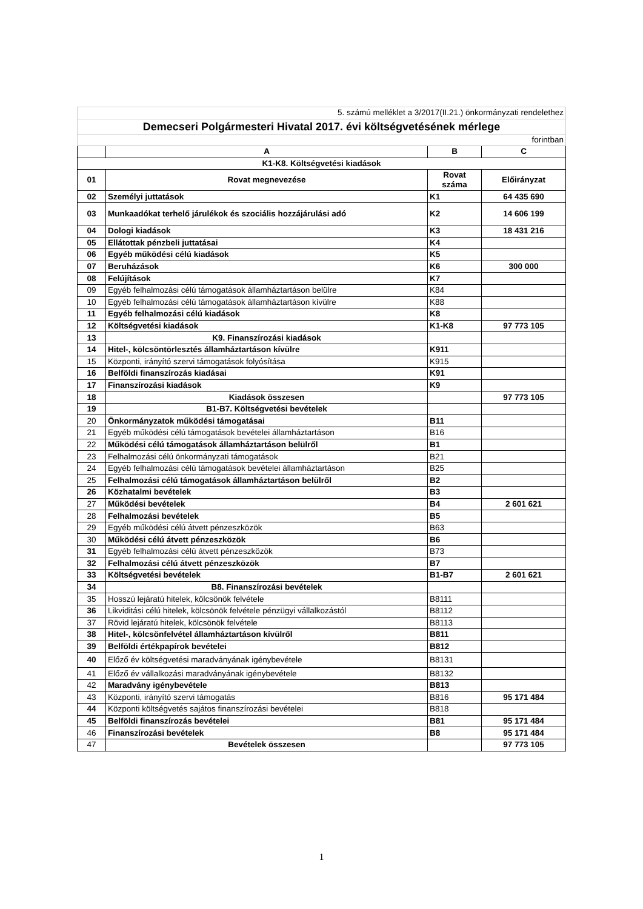| 5. számú melléklet a 3/2017(II.21.) önkormányzati rendelethez | | | |
| Demecseri Polgármesteri Hivatal 2017. évi költségvetésének mérlege | | | |
| forintban | | | |
| | A | B | C |
| K1-K8. Költségvetési kiadások | | | |
| 01 | Rovat megnevezése | Rovat száma | Előirányzat |
| 02 | Személyi juttatások | K1 | 64 435 690 |
| 03 | Munkaadókat terhelő járulékok és szociális hozzájárulási adó | K2 | 14 606 199 |
| 04 | Dologi kiadások | K3 | 18 431 216 |
| 05 | Ellátottak pénzbeli juttatásai | K4 | |
| 06 | Egyéb működési célú kiadások | K5 | |
| 07 | Beruházások | K6 | 300 000 |
| 08 | Felújítások | K7 | |
| 09 | Egyéb felhalmozási célú támogatások államháztartáson belülre | K84 | |
| 10 | Egyéb felhalmozási célú támogatások államháztartáson kívülre | K88 | |
| 11 | Egyéb felhalmozási célú kiadások | K8 | |
| 12 | Költségvetési kiadások | K1-K8 | 97 773 105 |
| 13 | K9. Finanszírozási kiadások | | |
| 14 | Hitel-, kölcsöntörlesztés államháztartáson kívülre | K911 | |
| 15 | Központi, irányító szervi támogatások folyósítása | K915 | |
| 16 | Belföldi finanszírozás kiadásai | K91 | |
| 17 | Finanszírozási kiadások | K9 | |
| 18 | Kiadások összesen | | 97 773 105 |
| 19 | B1-B7. Költségvetési bevételek | | |
| 20 | Önkormányzatok működési támogatásai | B11 | |
| 21 | Egyéb működési célú támogatások bevételei államháztartáson | B16 | |
| 22 | Működési célú támogatások államháztartáson belülről | B1 | |
| 23 | Felhalmozási célú önkormányzati támogatások | B21 | |
| 24 | Egyéb felhalmozási célú támogatások bevételei államháztartáson | B25 | |
| 25 | Felhalmozási célú támogatások államháztartáson belülről | B2 | |
| 26 | Közhatalmi bevételek | B3 | |
| 27 | Működési bevételek | B4 | 2 601 621 |
| 28 | Felhalmozási bevételek | B5 | |
| 29 | Egyéb működési célú átvett pénzeszközök | B63 | |
| 30 | Működési célú átvett pénzeszközök | B6 | |
| 31 | Egyéb felhalmozási célú átvett pénzeszközök | B73 | |
| 32 | Felhalmozási célú átvett pénzeszközök | B7 | |
| 33 | Költségvetési bevételek | B1-B7 | 2 601 621 |
| 34 | B8. Finanszírozási bevételek | | |
| 35 | Hosszú lejáratú hitelek, kölcsönök felvétele | B8111 | |
| 36 | Likviditási célú hitelek, kölcsönök felvétele pénzügyi vállalkozástól | B8112 | |
| 37 | Rövid lejáratú hitelek, kölcsönök felvétele | B8113 | |
| 38 | Hitel-, kölcsönfelvétel államháztartáson kívülről | B811 | |
| 39 | Belföldi értékpapírok bevételei | B812 | |
| 40 | Előző év költségvetési maradványának igénybevétele | B8131 | |
| 41 | Előző év vállalkozási maradványának igénybevétele | B8132 | |
| 42 | Maradvány igénybevétele | B813 | |
| 43 | Központi, irányító szervi támogatás | B816 | 95 171 484 |
| 44 | Központi költségvetés sajátos finanszírozási bevételei | B818 | |
| 45 | Belföldi finanszírozás bevételei | B81 | 95 171 484 |
| 46 | Finanszírozási bevételek | B8 | 95 171 484 |
| 47 | Bevételek összesen | | 97 773 105 |
1